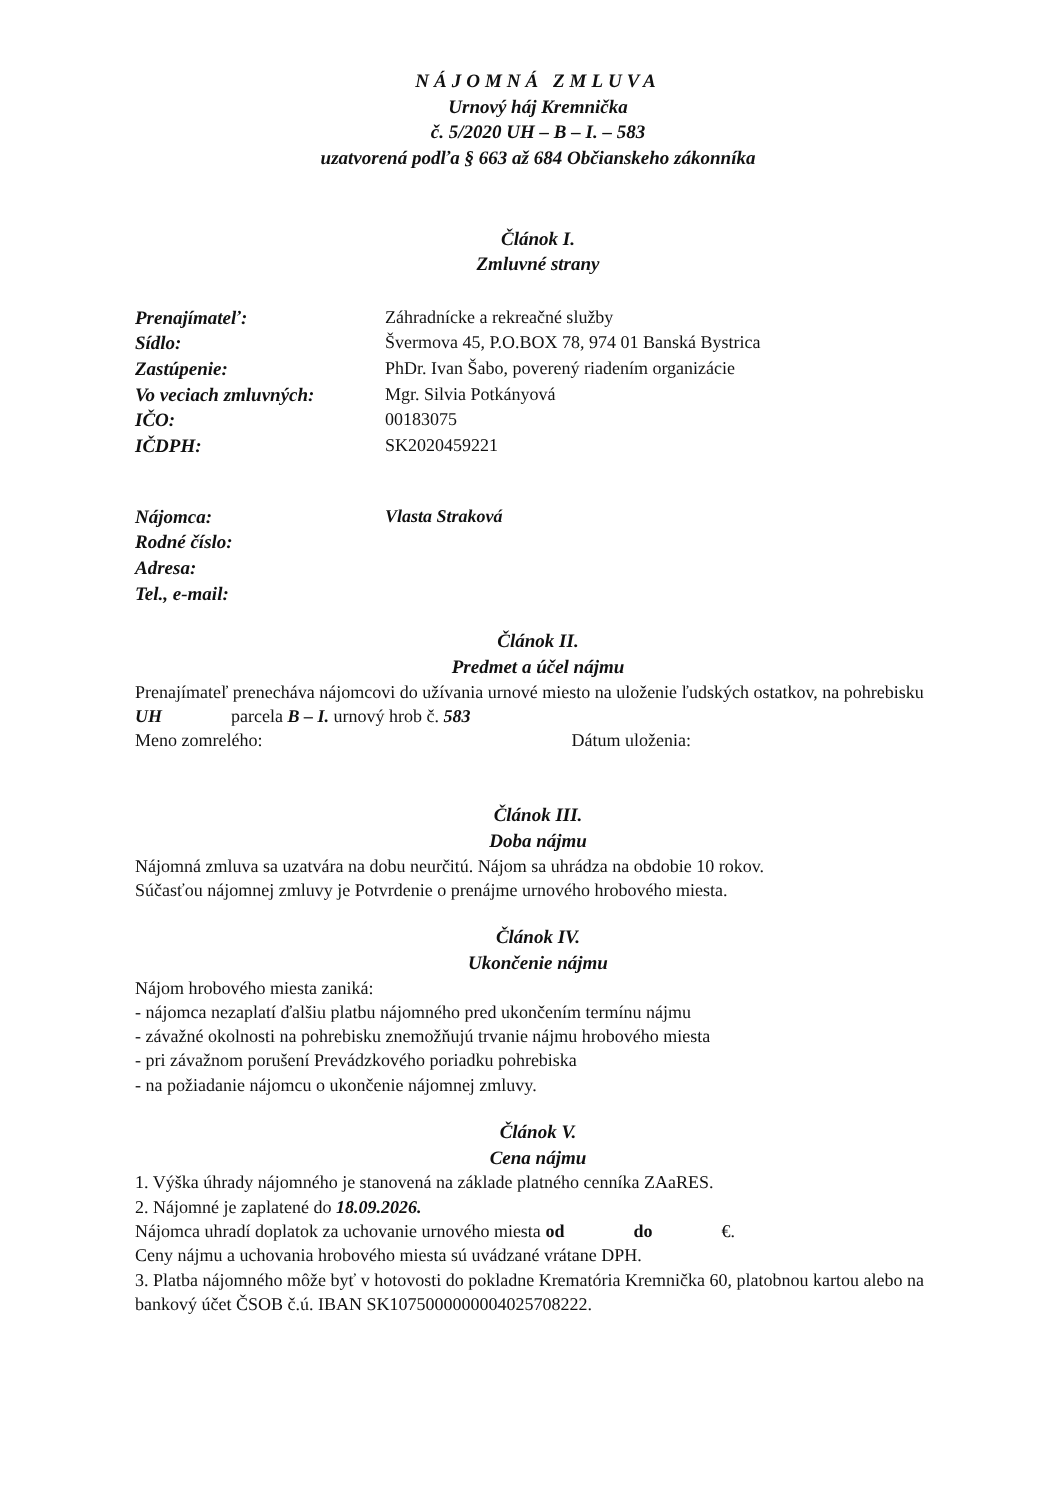NÁJOMNÁ ZMLUVA
Urnový háj Kremnička
č. 5/2020 UH – B – I. – 583
uzatvorená podľa § 663 až 684 Občianskeho zákonníka
Článok I.
Zmluvné strany
Prenajímateľ: Záhradnícke a rekreačné služby
Sídlo: Švermova 45, P.O.BOX 78, 974 01 Banská Bystrica
Zastúpenie: PhDr. Ivan Šabo, poverený riadením organizácie
Vo veciach zmluvných: Mgr. Silvia Potkányová
IČO: 00183075
IČDPH: SK2020459221
Nájomca: Vlasta Straková
Rodné číslo:
Adresa:
Tel., e-mail:
Článok II.
Predmet a účel nájmu
Prenajímateľ prenecháva nájomcovi do užívania urnové miesto na uloženie ľudských ostatkov, na pohrebisku UH parcela B – I. urnový hrob č. 583
Meno zomrelého: Dátum uloženia:
Článok III.
Doba nájmu
Nájomná zmluva sa uzatvára na dobu neurčitú. Nájom sa uhrádza na obdobie 10 rokov.
Súčasťou nájomnej zmluvy je Potvrdenie o prenájme urnového hrobového miesta.
Článok IV.
Ukončenie nájmu
Nájom hrobového miesta zaniká:
- nájomca nezaplatí ďalšiu platbu nájomného pred ukončením termínu nájmu
- závažné okolnosti na pohrebisku znemožňujú trvanie nájmu hrobového miesta
- pri závažnom porušení Prevádzkového poriadku pohrebiska
- na požiadanie nájomcu o ukončenie nájomnej zmluvy.
Článok V.
Cena nájmu
1. Výška úhrady nájomného je stanovená na základe platného cenníka ZAaRES.
2. Nájomné je zaplatené do 18.09.2026.
Nájomca uhradí doplatok za uchovanie urnového miesta od do €.
Ceny nájmu a uchovania hrobového miesta sú uvádzané vrátane DPH.
3. Platba nájomného môže byť v hotovosti do pokladne Krematória Kremnička 60, platobnou kartou alebo na bankový účet ČSOB č.ú. IBAN SK1075000000004025708222.